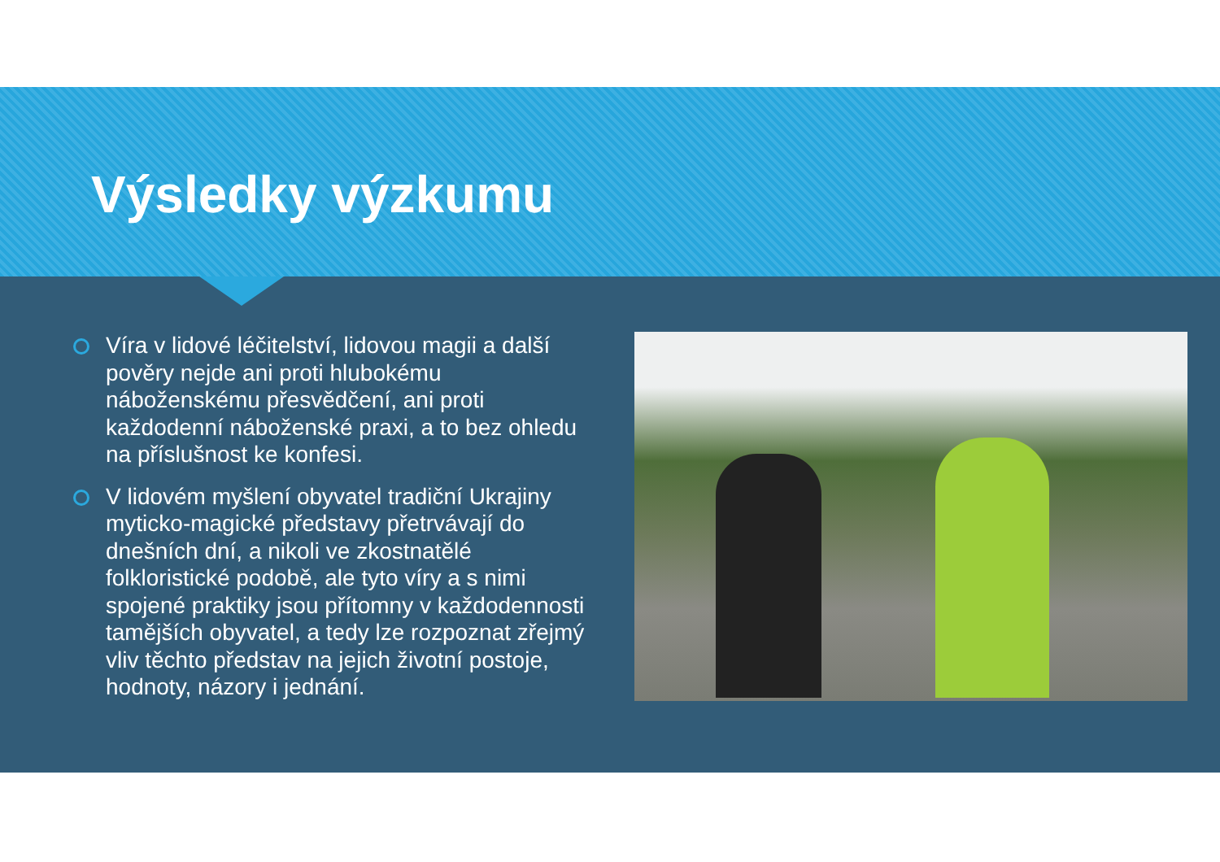Výsledky výzkumu
Víra v lidové léčitelství, lidovou magii a další pověry nejde ani proti hlubokému náboženskému přesvědčení, ani proti každodenní náboženské praxi, a to bez ohledu na příslušnost ke konfesi.
V lidovém myšlení obyvatel tradiční Ukrajiny myticko-magické představy přetrvávají do dnešních dní, a nikoli ve zkostnatělé folkloristické podobě, ale tyto víry a s nimi spojené praktiky jsou přítomny v každodennosti tamějších obyvatel, a tedy lze rozpoznat zřejmý vliv těchto představ na jejich životní postoje, hodnoty, názory i jednání.